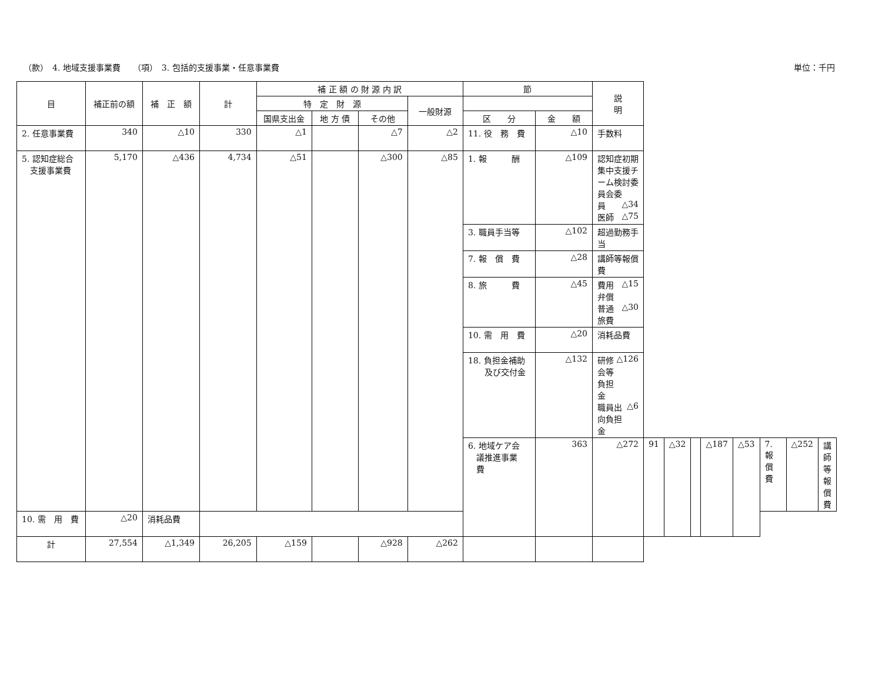（款）　4. 地域支援事業費　　（項）　3. 包括的支援事業・任意事業費 単位：千円
| 目 | 補正前の額 | 補 正 額 | 計 | 補 正 額 の 財 源 内 訳 | | | | 節 | | 説 明 | | | | | | | | |
| --- | --- | --- | --- | --- | --- | --- | --- | --- | --- | --- | --- | --- | --- | --- | --- | --- | --- | --- |
| | | | | 特 定 財 源 | | | 一般財源 | | | | | | | | | | | |
| | | | | 国県支出金 | 地 方 債 | その他 | | 区 分 | 金 額 | | | | | | | | | |
| 2. 任意事業費 | 340 | △10 | 330 | △1 | | △7 | △2 | 11. 役 務 費 | △10 | 手数料 | | | | | | | | |
| 5. 認知症総合 支援事業費 | 5,170 | △436 | 4,734 | △51 | | △300 | △85 | 1. 報 酬 | △109 | 認知症初期集中支援チーム検討委員会委 員 △34 医師 △75 | | | | | | | | |
| | | | | | | | | 3. 職員手当等 | △102 | 超過勤務手当 | | | | | | | | |
| | | | | | | | | 7. 報 償 費 | △28 | 講師等報償費 | | | | | | | | |
| | | | | | | | | 8. 旅 費 | △45 | 費用弁償 △15 普通旅費 △30 | | | | | | | | |
| | | | | | | | | 10. 需 用 費 | △20 | 消耗品費 | | | | | | | | |
| | | | | | | | | 18. 負担金補助 及び交付金 | △132 | 研修会等負担金 △126 職員出向負担金 △6 | | | | | | | | |
| | | | | | | | | 6. 地域ケア会 議推進事業 費 | 363 | △272 | 91 | △32 | | △187 | △53 | 7. 報 償 費 | △252 | 講師等報償費 |
| 10. 需 用 費 | △20 | 消耗品費 | | | | | | | | | | | | | | | | |
| 計 | 27,554 | △1,349 | 26,205 | △159 | | △928 | △262 | | | | | | | | | | | |